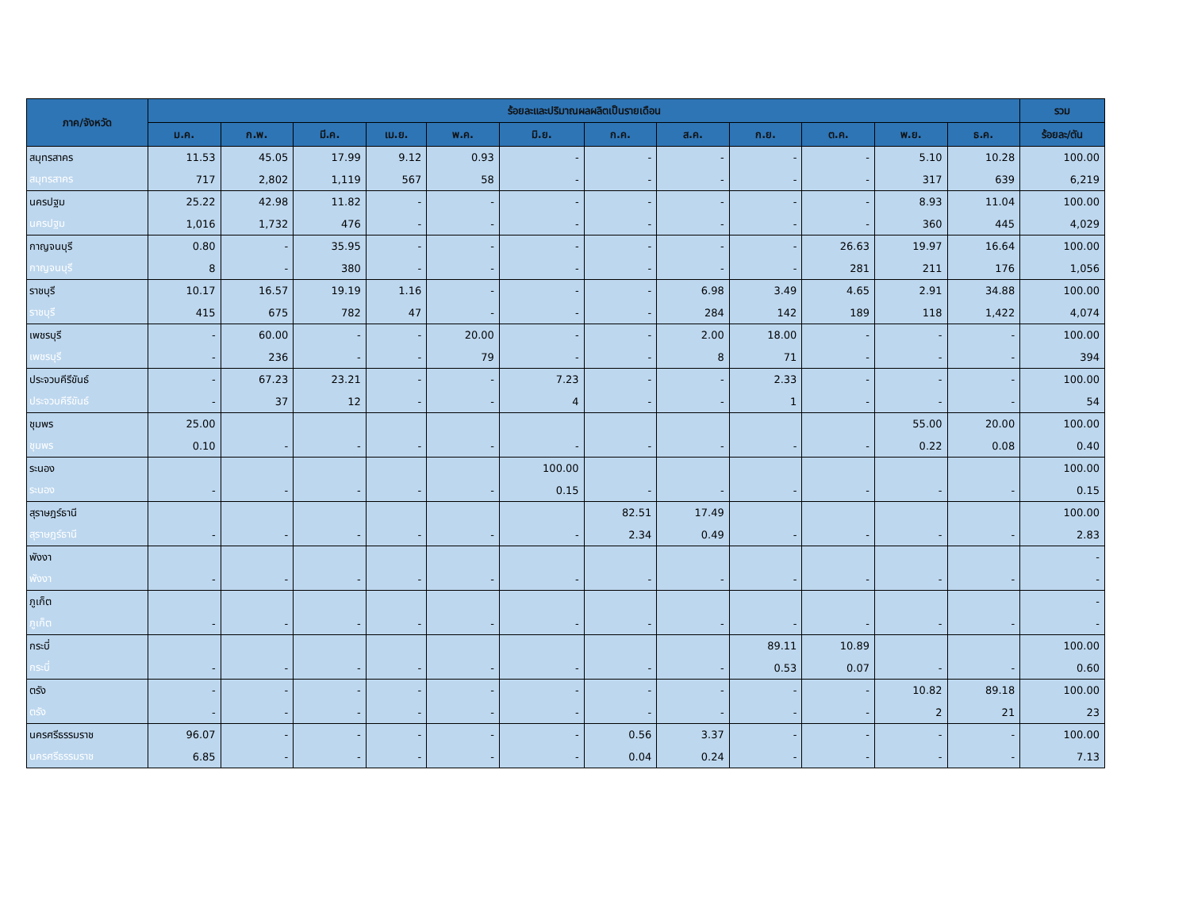| ภาค/จังหวัด | ร้อยละและปริมาณผลผลิตเป็นรายเดือน | | | | | | | | | | | | รวม |
| --- | --- | --- | --- | --- | --- | --- | --- | --- | --- | --- | --- | --- | --- |
| | ม.ค. | ก.พ. | มี.ค. | เม.ย. | พ.ค. | มิ.ย. | ก.ค. | ส.ค. | ก.ย. | ต.ค. | พ.ย. | ธ.ค. | ร้อยละ/ตัน |
| สมุทรสาคร | 11.53 | 45.05 | 17.99 | 9.12 | 0.93 | - | - | - | - | - | 5.10 | 10.28 | 100.00 |
| สมุทรสาคร | 717 | 2,802 | 1,119 | 567 | 58 | - | - | - | - | - | 317 | 639 | 6,219 |
| นครปฐม | 25.22 | 42.98 | 11.82 | - | - | - | - | - | - | - | 8.93 | 11.04 | 100.00 |
| นครปฐม | 1,016 | 1,732 | 476 | - | - | - | - | - | - | - | 360 | 445 | 4,029 |
| กาญจนบุรี | 0.80 | - | 35.95 | - | - | - | - | - | - | 26.63 | 19.97 | 16.64 | 100.00 |
| กาญจนบุรี | 8 | - | 380 | - | - | - | - | - | - | 281 | 211 | 176 | 1,056 |
| ราชบุรี | 10.17 | 16.57 | 19.19 | 1.16 | - | - | - | 6.98 | 3.49 | 4.65 | 2.91 | 34.88 | 100.00 |
| ราชบุรี | 415 | 675 | 782 | 47 | - | - | - | 284 | 142 | 189 | 118 | 1,422 | 4,074 |
| เพชรบุรี | - | 60.00 | - | - | 20.00 | - | - | 2.00 | 18.00 | - | - | - | 100.00 |
| เพชรบุรี | - | 236 | - | - | 79 | - | - | 8 | 71 | - | - | - | 394 |
| ประจวบคีรีขันธ์ | - | 67.23 | 23.21 | - | - | 7.23 | - | - | 2.33 | - | - | - | 100.00 |
| ประจวบคีรีขันธ์ | - | 37 | 12 | - | - | 4 | - | - | 1 | - | - | - | 54 |
| ชุมพร | 25.00 | | | | | | | | | | 55.00 | 20.00 | 100.00 |
| ชุมพร | 0.10 | - | - | - | - | - | - | - | - | - | 0.22 | 0.08 | 0.40 |
| ระนอง | | | | | | 100.00 | | | | | | | 100.00 |
| ระนอง | - | - | - | - | - | 0.15 | - | - | - | - | - | - | 0.15 |
| สุราษฎร์ธานี | | | | | | | 82.51 | 17.49 | | | | | 100.00 |
| สุราษฎร์ธานี | - | - | - | - | - | - | 2.34 | 0.49 | - | - | - | - | 2.83 |
| พังงา | | | | | | | | | | | | | - |
| พังงา | - | - | - | - | - | - | - | - | - | - | - | - | - |
| ภูเก็ต | | | | | | | | | | | | | - |
| ภูเก็ต | - | - | - | - | - | - | - | - | - | - | - | - | - |
| กระบี่ | | | | | | | | | 89.11 | 10.89 | | | 100.00 |
| กระบี่ | - | - | - | - | - | - | - | - | 0.53 | 0.07 | - | - | 0.60 |
| ตรัง | - | - | - | - | - | - | - | - | - | - | 10.82 | 89.18 | 100.00 |
| ตรัง | - | - | - | - | - | - | - | - | - | - | 2 | 21 | 23 |
| นครศรีธรรมราช | 96.07 | - | - | - | - | - | 0.56 | 3.37 | - | - | - | - | 100.00 |
| นครศรีธรรมราช | 6.85 | - | - | - | - | - | 0.04 | 0.24 | - | - | - | - | 7.13 |